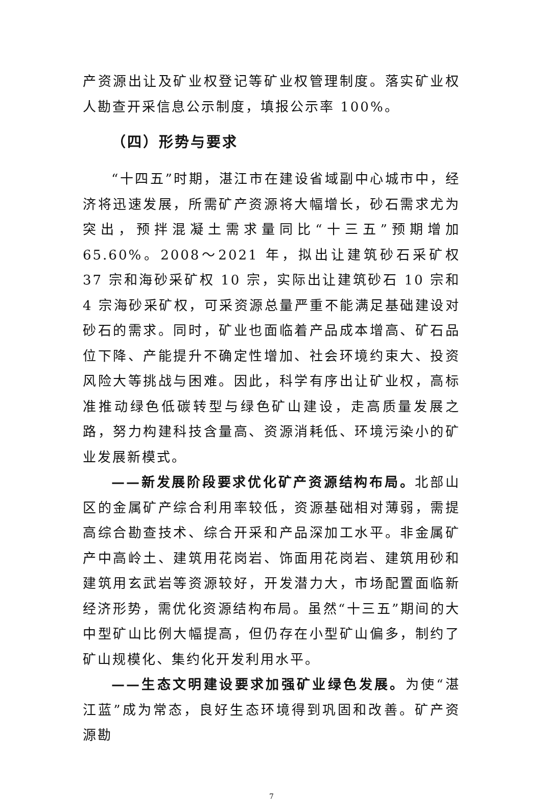产资源出让及矿业权登记等矿业权管理制度。落实矿业权人勘查开采信息公示制度，填报公示率 100%。
（四）形势与要求
“十四五”时期，湛江市在建设省域副中心城市中，经济将迅速发展，所需矿产资源将大幅增长，砂石需求尤为突出，预拌混凝土需求量同比“十三五”预期增加 65.60%。2008～2021 年，拟出让建筑砂石采矿权 37 宗和海砂采矿权 10 宗，实际出让建筑砂石 10 宗和 4 宗海砂采矿权，可采资源总量严重不能满足基础建设对砂石的需求。同时，矿业也面临着产品成本增高、矿石品位下降、产能提升不确定性增加、社会环境约束大、投资风险大等挑战与困难。因此，科学有序出让矿业权，高标准推动绿色低碳转型与绿色矿山建设，走高质量发展之路，努力构建科技含量高、资源消耗低、环境污染小的矿业发展新模式。
——新发展阶段要求优化矿产资源结构布局。北部山区的金属矿产综合利用率较低，资源基础相对薄弱，需提高综合勘查技术、综合开采和产品深加工水平。非金属矿产中高岭土、建筑用花岗岩、饰面用花岗岩、建筑用砂和建筑用玄武岩等资源较好，开发潜力大，市场配置面临新经济形势，需优化资源结构布局。虽然“十三五”期间的大中型矿山比例大幅提高，但仍存在小型矿山偏多，制约了矿山规模化、集约化开发利用水平。
——生态文明建设要求加强矿业绿色发展。为使“湛江蓝”成为常态，良好生态环境得到巩固和改善。矿产资源勘
7